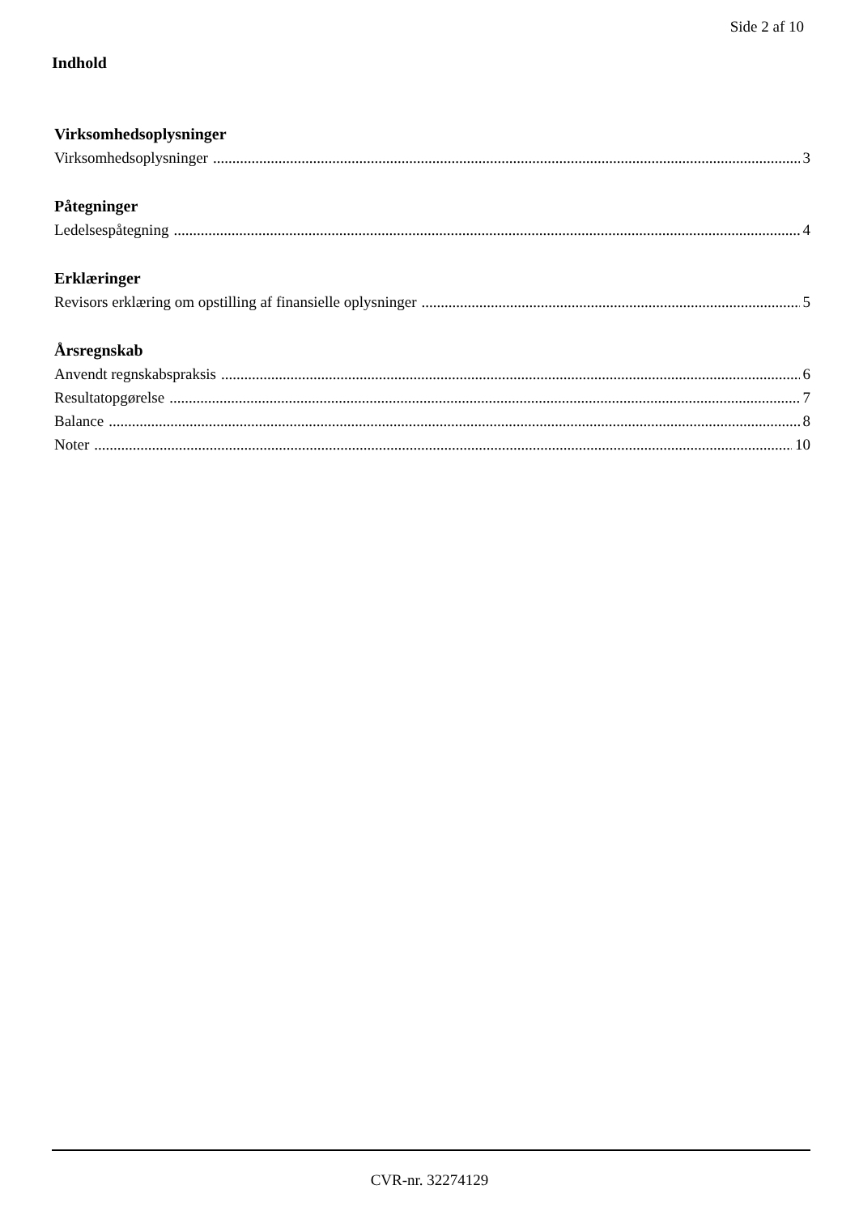Side 2 af 10
Indhold
Virksomhedsoplysninger
Virksomhedsoplysninger 3
Påtegninger
Ledelsespåtegning 4
Erklæringer
Revisors erklæring om opstilling af finansielle oplysninger 5
Årsregnskab
Anvendt regnskabspraksis 6
Resultatopgørelse 7
Balance 8
Noter 10
CVR-nr. 32274129